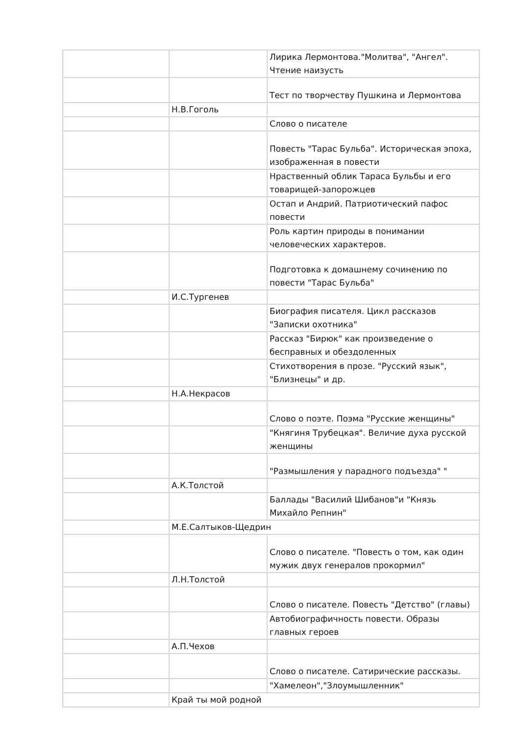| | | Лирика Лермонтова."Молитва", "Ангел". Чтение наизусть |
| | | Тест по творчеству Пушкина и Лермонтова |
| | Н.В.Гоголь | |
| | | Слово о писателе |
| | | Повесть "Тарас Бульба". Историческая эпоха, изображенная в повести |
| | | Нраственный облик Тараса Бульбы и его товарищей-запорожцев |
| | | Остап и Андрий. Патриотический пафос повести |
| | | Роль картин природы в понимании человеческих характеров. |
| | | Подготовка к домашнему сочинению по повести "Тарас Бульба" |
| | И.С.Тургенев | |
| | | Биография писателя. Цикл рассказов "Записки охотника" |
| | | Рассказ "Бирюк" как произведение о бесправных и обездоленных |
| | | Стихотворения в прозе. "Русский язык", "Близнецы" и др. |
| | Н.А.Некрасов | |
| | | Слово о поэте. Поэма "Русские женщины" |
| | | "Княгиня Трубецкая". Величие духа русской женщины |
| | | "Размышления у парадного подъезда" " |
| | А.К.Толстой | |
| | | Баллады "Василий Шибанов"и "Князь Михайло Репнин" |
| | М.Е.Салтыков-Щедрин | |
| | | Слово о писателе. "Повесть о том, как один мужик двух генералов прокормил" |
| | Л.Н.Толстой | |
| | | Слово о писателе. Повесть "Детство" (главы) |
| | | Автобиографичность повести. Образы главных героев |
| | А.П.Чехов | |
| | | Слово о писателе. Сатирические рассказы. |
| | | "Хамелеон","Злоумышленник" |
| | Край ты мой родной | |